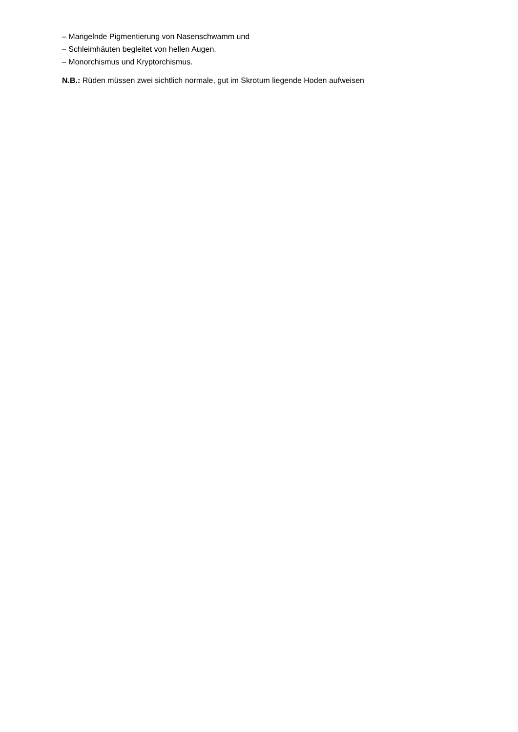– Mangelnde Pigmentierung von Nasenschwamm und
– Schleimhäuten begleitet von hellen Augen.
– Monorchismus und Kryptorchismus.
N.B.: Rüden müssen zwei sichtlich normale, gut im Skrotum liegende Hoden aufweisen